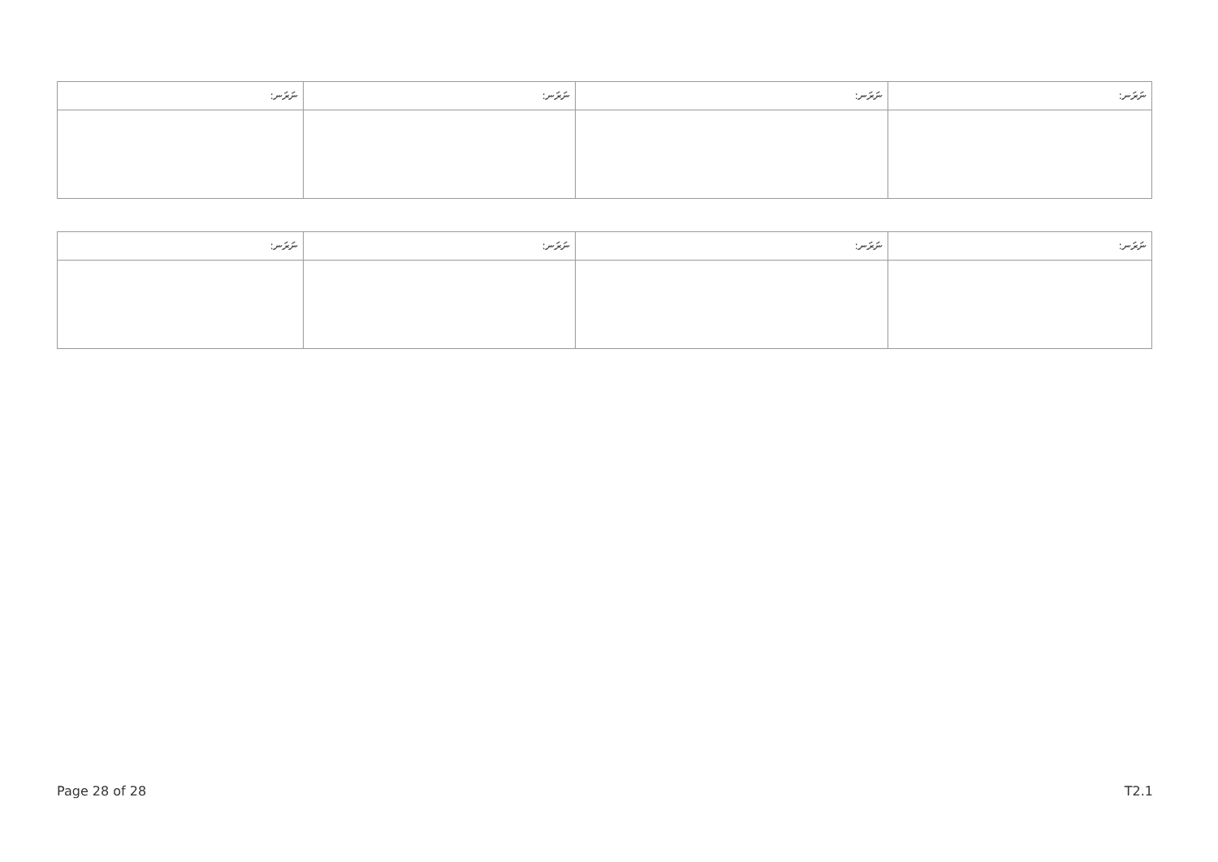| ނަރަނ: | ނަރަނ: | ނަރަނ: | ނަރަނ: |
| --- | --- | --- | --- |
| ނަރަނ: | ނަރަނ: | ނަރަނ: | ނަރަނ: |
| --- | --- | --- | --- |
Page 28 of 28 T2.1